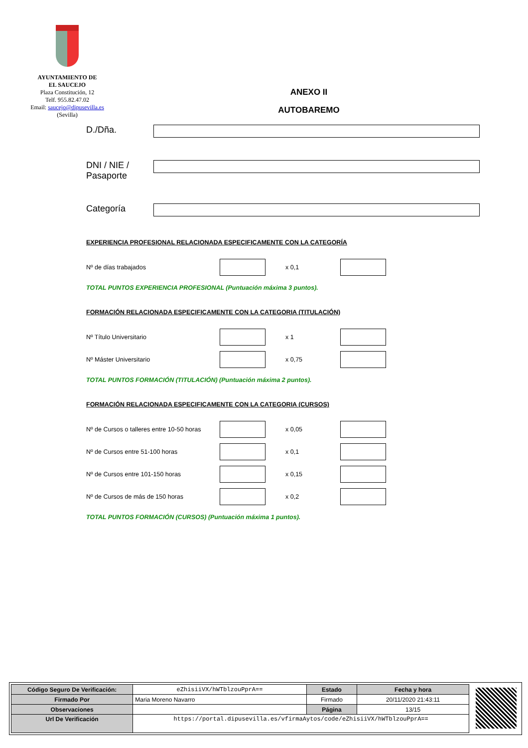AYUNTAMIENTO DE
EL SAUCEJO
Plaza Constitución, 12
Telf. 955.82.47.02
Email: saucejo@dipusevilla.es
(Sevilla)
ANEXO II
AUTOBAREMO
D./Dña.
DNI / NIE / Pasaporte
Categoría
EXPERIENCIA PROFESIONAL RELACIONADA ESPECIFICAMENTE CON LA CATEGORÍA
Nº de días trabajados x 0,1
TOTAL PUNTOS EXPERIENCIA PROFESIONAL (Puntuación máxima 3 puntos).
FORMACIÓN RELACIONADA ESPECIFICAMENTE CON LA CATEGORIA (TITULACIÓN)
Nº Título Universitario x 1
Nº Máster Universitario x 0,75
TOTAL PUNTOS FORMACIÓN (TITULACIÓN) (Puntuación máxima 2 puntos).
FORMACIÓN RELACIONADA ESPECIFICAMENTE CON LA CATEGORIA (CURSOS)
Nº de Cursos o talleres entre 10-50 horas x 0,05
Nº de Cursos entre 51-100 horas x 0,1
Nº de Cursos entre 101-150 horas x 0,15
Nº de Cursos de más de 150 horas x 0,2
TOTAL PUNTOS FORMACIÓN (CURSOS) (Puntuación máxima 1 puntos).
| Código Seguro De Verificación: | eZhisiiVX/hWTblzouPprA== | Estado | Fecha y hora |
| Firmado Por | Maria Moreno Navarro | Firmado | 20/11/2020 21:43:11 |
| Observaciones | | Página | 13/15 |
| Url De Verificación | https://portal.dipusevilla.es/vfirmaAytos/code/eZhisiiVX/hWTblzouPprA== | | |